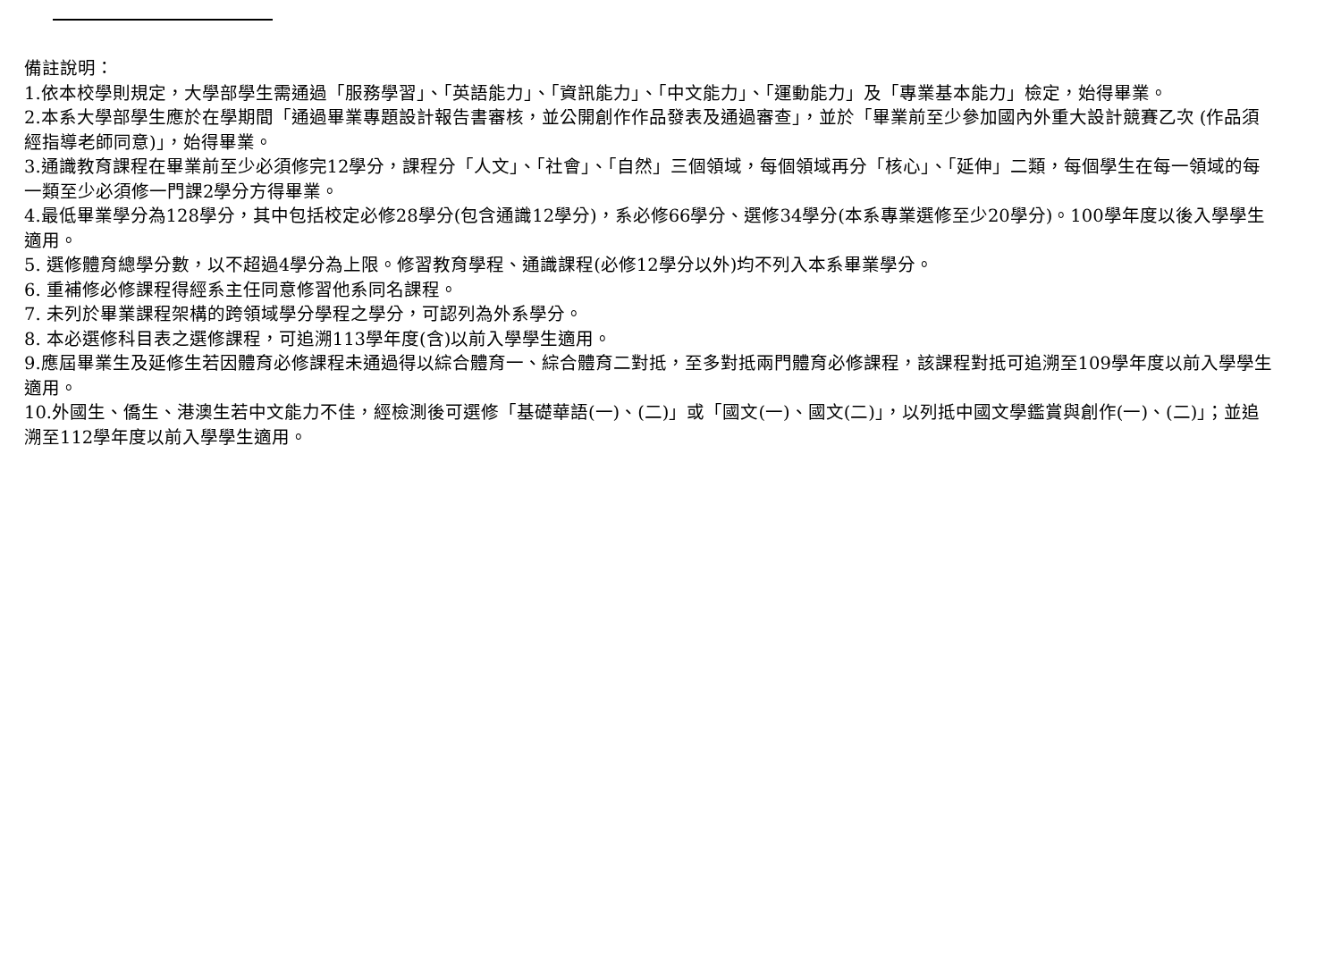備註說明：
1.依本校學則規定，大學部學生需通過「服務學習」、「英語能力」、「資訊能力」、「中文能力」、「運動能力」及「專業基本能力」檢定，始得畢業。
2.本系大學部學生應於在學期間「通過畢業專題設計報告書審核，並公開創作作品發表及通過審查」，並於「畢業前至少參加國內外重大設計競賽乙次 (作品須經指導老師同意)」，始得畢業。
3.通識教育課程在畢業前至少必須修完12學分，課程分「人文」、「社會」、「自然」三個領域，每個領域再分「核心」、「延伸」二類，每個學生在每一領域的每一類至少必須修一門課2學分方得畢業。
4.最低畢業學分為128學分，其中包括校定必修28學分(包含通識12學分)，系必修66學分、選修34學分(本系專業選修至少20學分)。100學年度以後入學學生適用。
5. 選修體育總學分數，以不超過4學分為上限。修習教育學程、通識課程(必修12學分以外)均不列入本系畢業學分。
6. 重補修必修課程得經系主任同意修習他系同名課程。
7. 未列於畢業課程架構的跨領域學分學程之學分，可認列為外系學分。
8. 本必選修科目表之選修課程，可追溯113學年度(含)以前入學學生適用。
9.應屆畢業生及延修生若因體育必修課程未通過得以綜合體育一、綜合體育二對抵，至多對抵兩門體育必修課程，該課程對抵可追溯至109學年度以前入學學生適用。
10.外國生、僑生、港澳生若中文能力不佳，經檢測後可選修「基礎華語(一)、(二)」或「國文(一)、國文(二)」，以列抵中國文學鑑賞與創作(一)、(二)」；並追溯至112學年度以前入學學生適用。